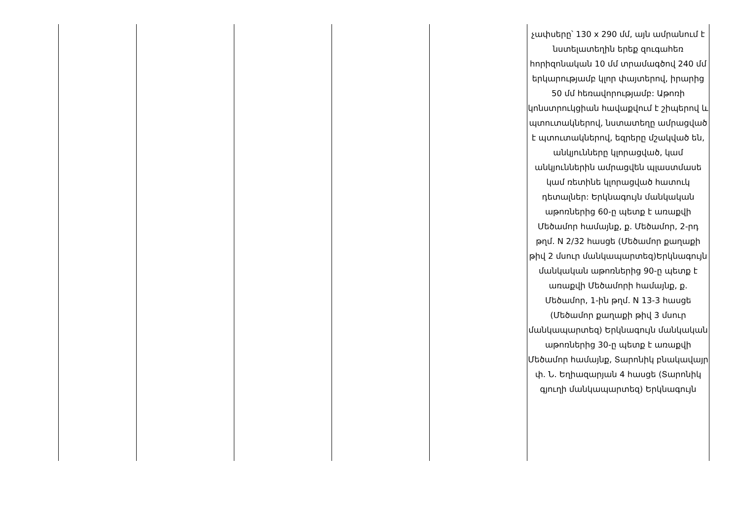| | | | | | չափսերը՝ 130 x 290 մմ, այն ամրանում է նստելատեղին երեք զուգահեռ հորիզոնական 10 մմ տրամագծով 240 մմ երկարությամբ կլոր փայտերով, իրարից 50 մմ հեռավորությամբ: Աթոռի կոնստրուկցիան հավաքվում է շիպերով և պտուտակներով, նստատեղը ամրացված է պտուտակներով, եզրերը մշակված են, անկյունները կլորացված, կամ անկյուններին ամրացվեն պլաստմասե կամ ռետինե կլորացված հատուկ դետալներ: Երկնագույն մանկական աթոռներից 60-ը պետք է առաքվի Մեծամոր համայնք, ք. Մեծամոր, 2-րդ թղմ. N 2/32 հասցե (Մեծամոր քաղաքի թիվ 2 մսուր մանկապարտեզ)Երկնագույն մանկական աթոռներից 90-ը պետք է առաքվի Մեծամորի համայնք, ք. Մեծամոր, 1-ին թղմ. N 13-3 հասցե (Մեծամոր քաղաքի թիվ 3 մսուր մանկապարտեզ) Երկնագույն մանկական աթոռներից 30-ը պետք է առաքվի Մեծամոր համայնք, Տարոնիկ բնակավայր փ. Ն. Եղիազարյան 4 հասցե (Տարոնիկ գյուղի մանկապարտեզ) Երկնագույն |